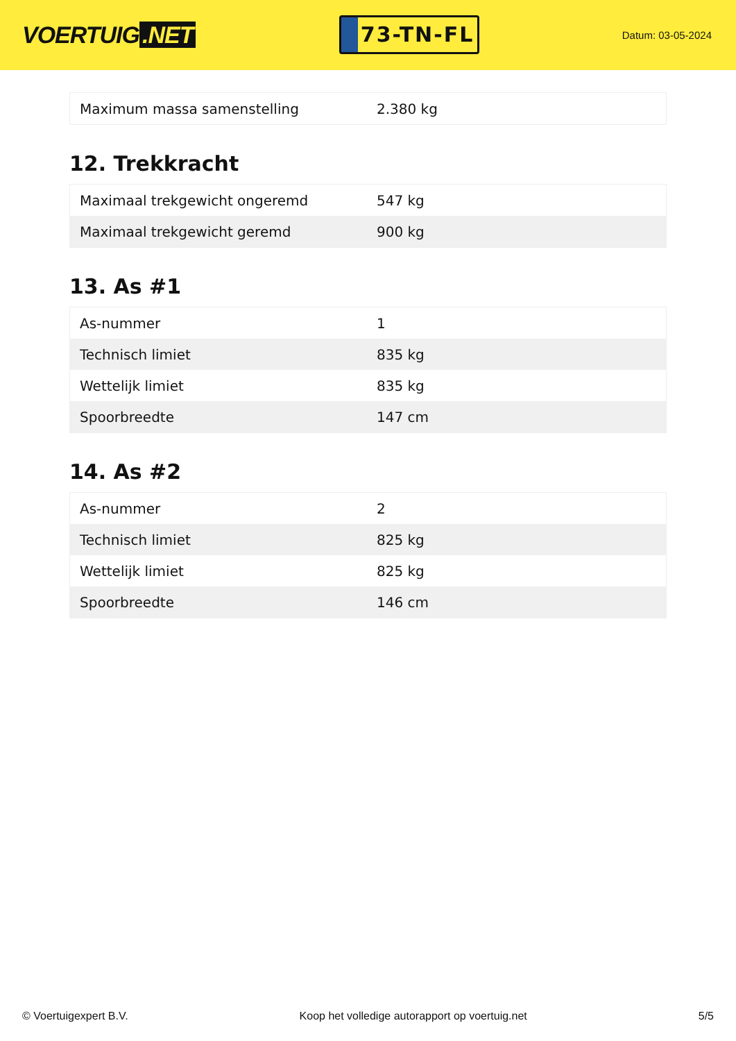VOERTUIG.NET
73-TN-FL
Datum: 03-05-2024
| Maximum massa samenstelling | 2.380 kg |
12. Trekkracht
| Maximaal trekgewicht ongeremd | 547 kg |
| Maximaal trekgewicht geremd | 900 kg |
13. As #1
| As-nummer | 1 |
| Technisch limiet | 835 kg |
| Wettelijk limiet | 835 kg |
| Spoorbreedte | 147 cm |
14. As #2
| As-nummer | 2 |
| Technisch limiet | 825 kg |
| Wettelijk limiet | 825 kg |
| Spoorbreedte | 146 cm |
© Voertuigexpert B.V. Koop het volledige autorapport op voertuig.net 5/5